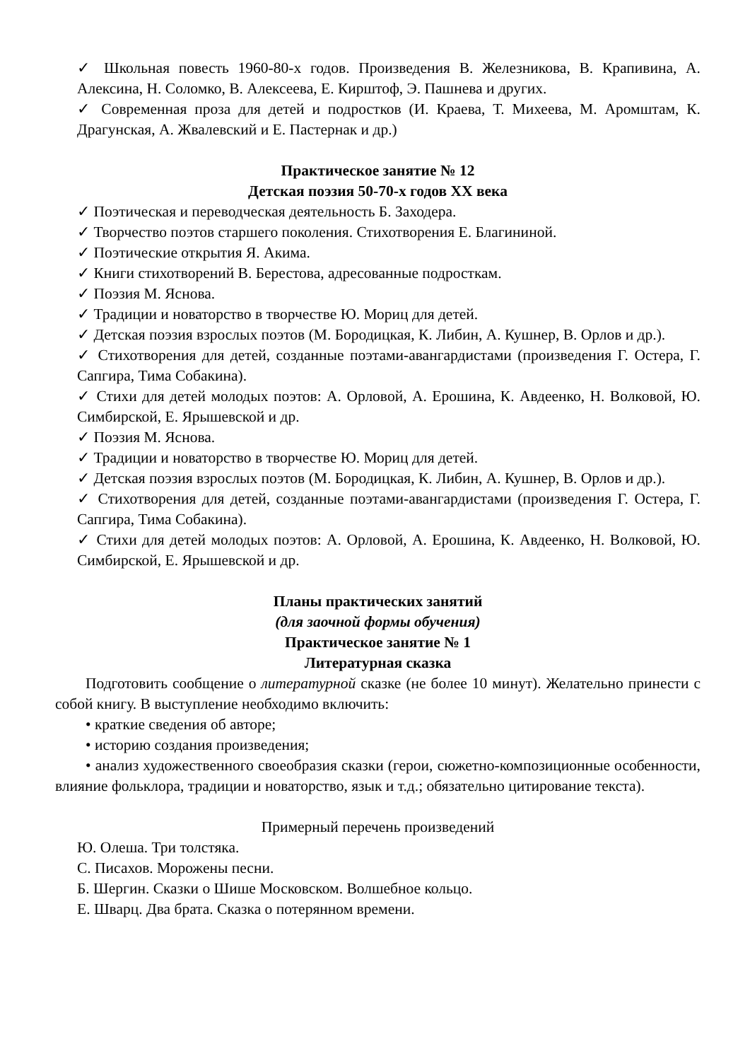✓ Школьная повесть 1960-80-х годов. Произведения В. Железникова, В. Крапивина, А. Алексина, Н. Соломко, В. Алексеева, Е. Кирштоф, Э. Пашнева и других.
✓ Современная проза для детей и подростков (И. Краева, Т. Михеева, М. Аромштам, К. Драгунская, А. Жвалевский и Е. Пастернак и др.)
Практическое занятие № 12
Детская поэзия 50-70-х годов XX века
✓ Поэтическая и переводческая деятельность Б. Заходера.
✓ Творчество поэтов старшего поколения. Стихотворения Е. Благининой.
✓ Поэтические открытия Я. Акима.
✓ Книги стихотворений В. Берестова, адресованные подросткам.
✓ Поэзия М. Яснова.
✓ Традиции и новаторство в творчестве Ю. Мориц для детей.
✓ Детская поэзия взрослых поэтов (М. Бородицкая, К. Либин, А. Кушнер, В. Орлов и др.).
✓ Стихотворения для детей, созданные поэтами-авангардистами (произведения Г. Остера, Г. Сапгира, Тима Собакина).
✓ Стихи для детей молодых поэтов: А. Орловой, А. Ерошина, К. Авдеенко, Н. Волковой, Ю. Симбирской, Е. Ярышевской и др.
✓ Поэзия М. Яснова.
✓ Традиции и новаторство в творчестве Ю. Мориц для детей.
✓ Детская поэзия взрослых поэтов (М. Бородицкая, К. Либин, А. Кушнер, В. Орлов и др.).
✓ Стихотворения для детей, созданные поэтами-авангардистами (произведения Г. Остера, Г. Сапгира, Тима Собакина).
✓ Стихи для детей молодых поэтов: А. Орловой, А. Ерошина, К. Авдеенко, Н. Волковой, Ю. Симбирской, Е. Ярышевской и др.
Планы практических занятий
(для заочной формы обучения)
Практическое занятие № 1
Литературная сказка
Подготовить сообщение о литературной сказке (не более 10 минут). Желательно принести с собой книгу. В выступление необходимо включить:
• краткие сведения об авторе;
• историю создания произведения;
• анализ художественного своеобразия сказки (герои, сюжетно-композиционные особенности, влияние фольклора, традиции и новаторство, язык и т.д.; обязательно цитирование текста).
Примерный перечень произведений
Ю. Олеша. Три толстяка.
С. Писахов. Морожены песни.
Б. Шергин. Сказки о Шише Московском. Волшебное кольцо.
Е. Шварц. Два брата. Сказка о потерянном времени.